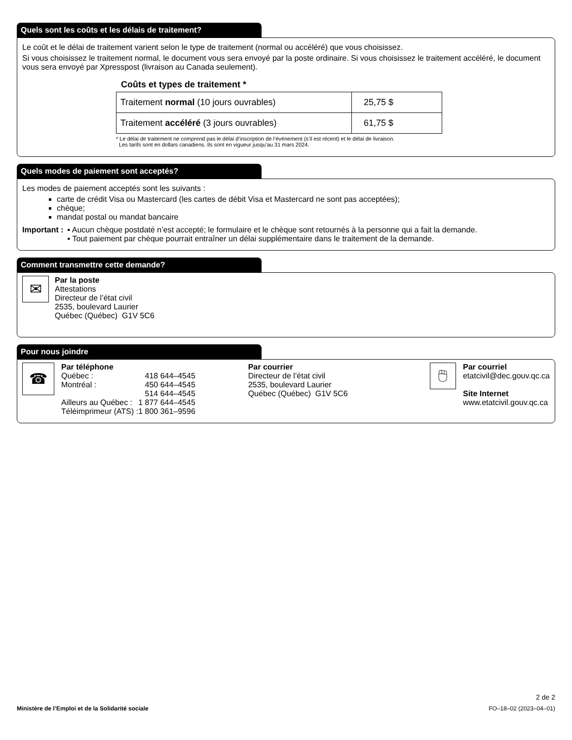Quels sont les coûts et les délais de traitement?
Le coût et le délai de traitement varient selon le type de traitement (normal ou accéléré) que vous choisissez.
Si vous choisissez le traitement normal, le document vous sera envoyé par la poste ordinaire. Si vous choisissez le traitement accéléré, le document vous sera envoyé par Xpresspost (livraison au Canada seulement).
Coûts et types de traitement *
| Traitement normal (10 jours ouvrables) | 25,75 $ |
| Traitement accéléré (3 jours ouvrables) | 61,75 $ |
* Le délai de traitement ne comprend pas le délai d’inscription de l’événement (s’il est récent) et le délai de livraison.
Les tarifs sont en dollars canadiens. Ils sont en vigueur jusqu’au 31 mars 2024.
Quels modes de paiement sont acceptés?
Les modes de paiement acceptés sont les suivants :
carte de crédit Visa ou Mastercard (les cartes de débit Visa et Mastercard ne sont pas acceptées);
chèque;
mandat postal ou mandat bancaire
Important : ▪ Aucun chèque postdaté n’est accepté; le formulaire et le chèque sont retournés à la personne qui a fait la demande.
▪ Tout paiement par chèque pourrait entraîner un délai supplémentaire dans le traitement de la demande.
Comment transmettre cette demande?
✉
Par la poste
Attestations
Directeur de l’état civil
2535, boulevard Laurier
Québec (Québec) G1V 5C6
Pour nous joindre
☎
Par téléphone
| Québec : | 418 644–4545 |
| Montréal : | 450 644–4545 |
| | 514 644–4545 |
| Ailleurs au Québec : | 1 877 644–4545 |
| Téléimprimeur (ATS) : | 1 800 361–9596 |
Par courrier
Directeur de l’état civil
2535, boulevard Laurier
Québec (Québec) G1V 5C6
🖱
Par courriel
etatcivil@dec.gouv.qc.ca
Site Internet
www.etatcivil.gouv.qc.ca
2 de 2
Ministère de l’Emploi et de la Solidarité sociale FO–18–02 (2023–04–01)